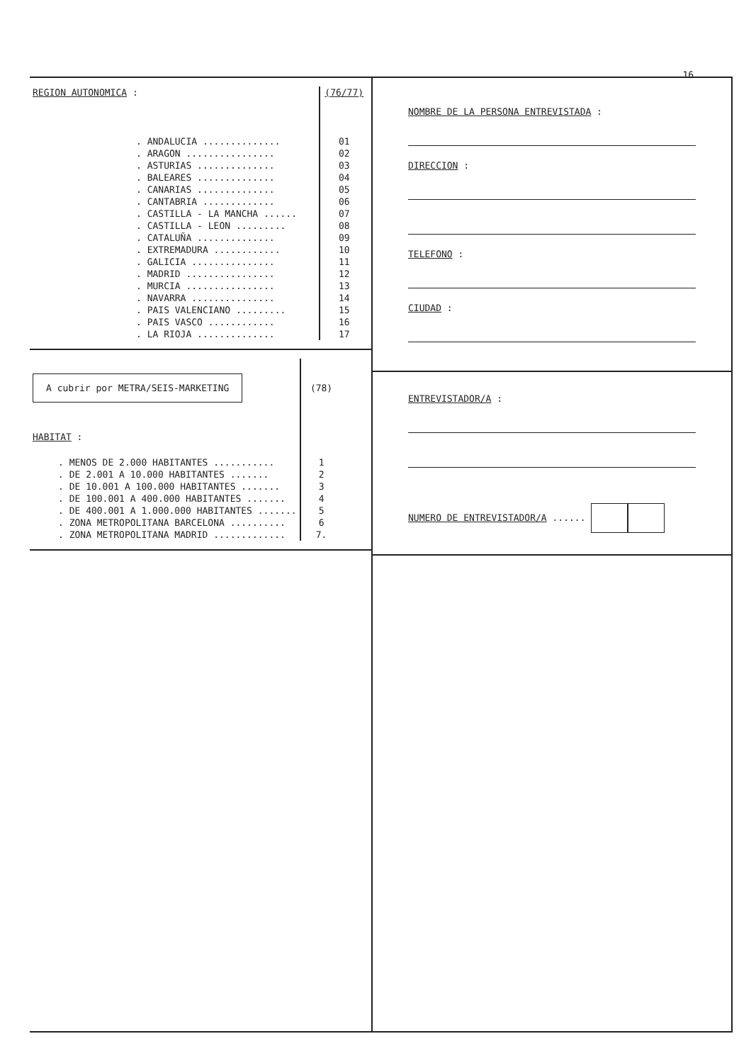16.
| REGION AUTONOMICA : | (76/77) |
| . ANDALUCIA .............. | 01 |
| . ARAGON ................ | 02 |
| . ASTURIAS .............. | 03 |
| . BALEARES .............. | 04 |
| . CANARIAS .............. | 05 |
| . CANTABRIA ............. | 06 |
| . CASTILLA - LA MANCHA ...... | 07 |
| . CASTILLA - LEON ......... | 08 |
| . CATALUÑA .............. | 09 |
| . EXTREMADURA ............ | 10 |
| . GALICIA ............... | 11 |
| . MADRID ................ | 12 |
| . MURCIA ................ | 13 |
| . NAVARRA ............... | 14 |
| . PAIS VALENCIANO ......... | 15 |
| . PAIS VASCO ............ | 16 |
| . LA RIOJA .............. | 17 |
| A cubrir por METRA/SEIS-MARKETING | (78) |
| HABITAT : | |
| . MENOS DE 2.000 HABITANTES ........... | 1 |
| . DE 2.001 A 10.000 HABITANTES ....... | 2 |
| . DE 10.001 A 100.000 HABITANTES ....... | 3 |
| . DE 100.001 A 400.000 HABITANTES ....... | 4 |
| . DE 400.001 A 1.000.000 HABITANTES ....... | 5 |
| . ZONA METROPOLITANA BARCELONA .......... | 6 |
| . ZONA METROPOLITANA MADRID ............. | 7. |
NOMBRE DE LA PERSONA ENTREVISTADA :
DIRECCION :
TELEFONO :
CIUDAD :
ENTREVISTADOR/A :
NUMERO DE ENTREVISTADOR/A ......